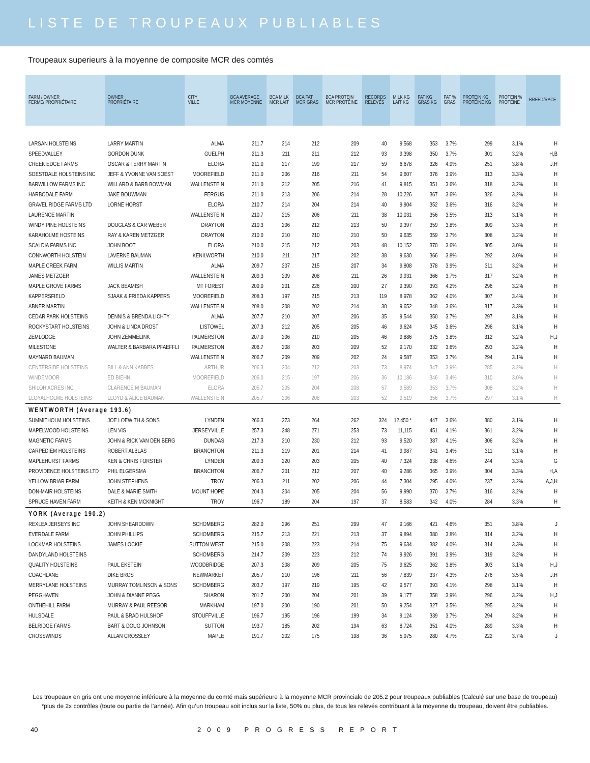LISTE DE TROUPEAUX PUBLIABLES
Troupeaux superieurs à la moyenne de composite MCR des comtés
| FARM / OWNER FERME/ PROPRIÉTAIRE | OWNER PROPRIÉTAIRE | CITY VILLE | BCA AVERAGE MCR MOYENNE | BCA MILK MCR LAIT | BCA FAT MCR GRAS | BCA PROTEIN MCR PROTÉINE | RECORDS RELEVÉS | MILK KG LAIT KG | FAT KG GRAS KG | FAT % GRAS | PROTEIN KG PROTÉINE KG | PROTEIN % PROTÉINE | BREED/RACE |
| --- | --- | --- | --- | --- | --- | --- | --- | --- | --- | --- | --- | --- | --- |
| LARSAN HOLSTEINS | LARRY MARTIN | ALMA | 211.7 | 214 | 212 | 209 | 40 | 9,568 | 353 | 3.7% | 299 | 3.1% | H |
| SPEEDVALLEY | GORDON DUNK | GUELPH | 211.3 | 211 | 211 | 212 | 93 | 9,398 | 350 | 3.7% | 301 | 3.2% | H,B |
| CREEK EDGE FARMS | OSCAR & TERRY MARTIN | ELORA | 211.0 | 217 | 199 | 217 | 59 | 6,678 | 326 | 4.9% | 251 | 3.8% | J,H |
| SOESTDALE HOLSTEINS INC | JEFF & YVONNE VAN SOEST | MOOREFIELD | 211.0 | 206 | 216 | 211 | 54 | 9,607 | 376 | 3.9% | 313 | 3.3% | H |
| BARWILLOW FARMS INC | WILLARD & BARB BOWMAN | WALLENSTEIN | 211.0 | 212 | 205 | 216 | 41 | 9,815 | 351 | 3.6% | 318 | 3.2% | H |
| HARBODALE FARM | JAKE BOUWMAN | FERGUS | 211.0 | 213 | 206 | 214 | 28 | 10,226 | 367 | 3.6% | 326 | 3.2% | H |
| GRAVEL RIDGE FARMS LTD | LORNE HORST | ELORA | 210.7 | 214 | 204 | 214 | 40 | 9,904 | 352 | 3.6% | 316 | 3.2% | H |
| LAURENCE MARTIN | | WALLENSTEIN | 210.7 | 215 | 206 | 211 | 38 | 10,031 | 356 | 3.5% | 313 | 3.1% | H |
| WINDY PINE HOLSTEINS | DOUGLAS & CAR WEBER | DRAYTON | 210.3 | 206 | 212 | 213 | 50 | 9,397 | 359 | 3.8% | 309 | 3.3% | H |
| KARAHOLME HOSTEINS | RAY & KAREN METZGER | DRAYTON | 210.0 | 210 | 210 | 210 | 50 | 9,635 | 359 | 3.7% | 308 | 3.2% | H |
| SCALDIA FARMS INC | JOHN BOOT | ELORA | 210.0 | 215 | 212 | 203 | 48 | 10,152 | 370 | 3.6% | 305 | 3.0% | H |
| CONNWORTH HOLSTEIN | LAVERNE BAUMAN | KENILWORTH | 210.0 | 211 | 217 | 202 | 38 | 9,630 | 366 | 3.8% | 292 | 3.0% | H |
| MAPLE CREEK FARM | WILLIS MARTIN | ALMA | 209.7 | 207 | 215 | 207 | 34 | 9,808 | 378 | 3.9% | 311 | 3.2% | H |
| JAMES METZGER | | WALLENSTEIN | 209.3 | 209 | 208 | 211 | 26 | 9,931 | 366 | 3.7% | 317 | 3.2% | H |
| MAPLE GROVE FARMS | JACK BEAMISH | MT FOREST | 209.0 | 201 | 226 | 200 | 27 | 9,390 | 393 | 4.2% | 296 | 3.2% | H |
| KAPPERSFIELD | SJAAK & FRIEDA KAPPERS | MOOREFIELD | 208.3 | 197 | 215 | 213 | 119 | 8,978 | 362 | 4.0% | 307 | 3.4% | H |
| ABNER MARTIN | | WALLENSTEIN | 208.0 | 208 | 202 | 214 | 30 | 9,652 | 348 | 3.6% | 317 | 3.3% | H |
| CEDAR PARK HOLSTEINS | DENNIS & BRENDA LICHTY | ALMA | 207.7 | 210 | 207 | 206 | 35 | 9,544 | 350 | 3.7% | 297 | 3.1% | H |
| ROCKYSTART HOLSTEINS | JOHN & LINDA DROST | LISTOWEL | 207.3 | 212 | 205 | 205 | 46 | 9,624 | 345 | 3.6% | 296 | 3.1% | H |
| ZEMLODGE | JOHN ZEMMELINK | PALMERSTON | 207.0 | 206 | 210 | 205 | 46 | 9,886 | 375 | 3.8% | 312 | 3.2% | H,J |
| MILESTONE | WALTER & BARBARA PFAEFFLI | PALMERSTON | 206.7 | 208 | 203 | 209 | 52 | 9,170 | 332 | 3.6% | 293 | 3.2% | H |
| MAYNARD BAUMAN | | WALLENSTEIN | 206.7 | 209 | 209 | 202 | 24 | 9,587 | 353 | 3.7% | 294 | 3.1% | H |
| CENTERSIDE HOLSTEINS | BILL & ANN KABBES | ARTHUR | 206.3 | 204 | 212 | 203 | 73 | 8,974 | 347 | 3.9% | 285 | 3.2% | H |
| WINDEMOOR | ED BIEHN | MOOREFIELD | 206.0 | 215 | 197 | 206 | 36 | 10,186 | 346 | 3.4% | 310 | 3.0% | H |
| SHILOH ACRES INC | CLARENCE M BAUMAN | ELORA | 205.7 | 205 | 204 | 208 | 57 | 9,589 | 353 | 3.7% | 308 | 3.2% | H |
| LLOYALHOLME HOLSTEINS | LLOYD & ALICE BAUMAN | WALLENSTEIN | 205.7 | 206 | 208 | 203 | 52 | 9,519 | 356 | 3.7% | 297 | 3.1% | H |
| WENTWORTH (Average 193.6) | | | | | | | | | | | | | |
| SUMMITHOLM HOLSTEINS | JOE LOEWITH & SONS | LYNDEN | 266.3 | 273 | 264 | 262 | 324 | 12,450 * | 447 | 3.6% | 380 | 3.1% | H |
| MAPELWOOD HOLSTEINS | LEN VIS | JERSEYVILLE | 257.3 | 248 | 271 | 253 | 73 | 11,115 | 451 | 4.1% | 361 | 3.2% | H |
| MAGNETIC FARMS | JOHN & RICK VAN DEN BERG | DUNDAS | 217.3 | 210 | 230 | 212 | 93 | 9,520 | 387 | 4.1% | 306 | 3.2% | H |
| CARPEDIEM HOLSTEINS | ROBERT ALBLAS | BRANCHTON | 211.3 | 219 | 201 | 214 | 41 | 9,987 | 341 | 3.4% | 311 | 3.1% | H |
| MAPLEHURST FARMS | KEN & CHRIS FORSTER | LYNDEN | 209.3 | 220 | 203 | 205 | 40 | 7,324 | 338 | 4.6% | 244 | 3.3% | G |
| PROVIDENCE HOLSTEINS LTD | PHIL ELGERSMA | BRANCHTON | 206.7 | 201 | 212 | 207 | 40 | 9,286 | 365 | 3.9% | 304 | 3.3% | H,A |
| YELLOW BRIAR FARM | JOHN STEPHENS | TROY | 206.3 | 211 | 202 | 206 | 44 | 7,304 | 295 | 4.0% | 237 | 3.2% | A,J,H |
| DON-MAIR HOLSTEINS | DALE & MARIE SMITH | MOUNT HOPE | 204.3 | 204 | 205 | 204 | 56 | 9,990 | 370 | 3.7% | 316 | 3.2% | H |
| SPRUCE HAVEN FARM | KEITH & KEN MCKNIGHT | TROY | 196.7 | 189 | 204 | 197 | 37 | 8,583 | 342 | 4.0% | 284 | 3.3% | H |
| YORK (Average 190.2) | | | | | | | | | | | | | |
| REXLEA JERSEYS INC | JOHN SHEARDOWN | SCHOMBERG | 282.0 | 296 | 251 | 299 | 47 | 9,166 | 421 | 4.6% | 351 | 3.8% | J |
| EVERDALE FARM | JOHN PHILLIPS | SCHOMBERG | 215.7 | 213 | 221 | 213 | 37 | 9,894 | 380 | 3.8% | 314 | 3.2% | H |
| LOCKMAR HOLSTEINS | JAMES LOCKIE | SUTTON WEST | 215.0 | 208 | 223 | 214 | 75 | 9,634 | 382 | 4.0% | 314 | 3.3% | H |
| DANDYLAND HOLSTEINS | | SCHOMBERG | 214.7 | 209 | 223 | 212 | 74 | 9,926 | 391 | 3.9% | 319 | 3.2% | H |
| QUALITY HOLSTEINS | PAUL EKSTEIN | WOODBRIDGE | 207.3 | 208 | 209 | 205 | 75 | 9,625 | 362 | 3.8% | 303 | 3.1% | H,J |
| COACHLANE | DIKE BROS | NEWMARKET | 205.7 | 210 | 196 | 211 | 56 | 7,839 | 337 | 4.3% | 276 | 3.5% | J,H |
| MERRYLANE HOLSTEINS | MURRAY TOMLINSON & SONS | SCHOMBERG | 203.7 | 197 | 219 | 195 | 42 | 9,577 | 393 | 4.1% | 298 | 3.1% | H |
| PEGGHAVEN | JOHN & DIANNE PEGG | SHARON | 201.7 | 200 | 204 | 201 | 39 | 9,177 | 358 | 3.9% | 296 | 3.2% | H,J |
| ONTHEHILL FARM | MURRAY & PAUL REESOR | MARKHAM | 197.0 | 200 | 190 | 201 | 50 | 9,254 | 327 | 3.5% | 295 | 3.2% | H |
| HULSDALE | PAUL & BRAD HULSHOF | STOUFFVILLE | 196.7 | 195 | 196 | 199 | 34 | 9,124 | 339 | 3.7% | 294 | 3.2% | H |
| BELRIDGE FARMS | BART & DOUG JOHNSON | SUTTON | 193.7 | 185 | 202 | 194 | 63 | 8,724 | 351 | 4.0% | 289 | 3.3% | H |
| CROSSWINDS | ALLAN CROSSLEY | MAPLE | 191.7 | 202 | 175 | 198 | 36 | 5,975 | 280 | 4.7% | 222 | 3.7% | J |
Les troupeaux en gris ont une moyenne inférieure à la moyenne du comté mais supérieure à la moyenne MCR provinciale de 205.2 pour troupeaux publiables (Calculé sur une base de troupeau)
*plus de 2x contrôles (toute ou partie de l’année). Afin qu’un troupeau soit inclus sur la liste, 50% ou plus, de tous les relevés contribuant à la moyenne du troupeau, doivent être publiables.
40 2009 PROGRESS REPORT